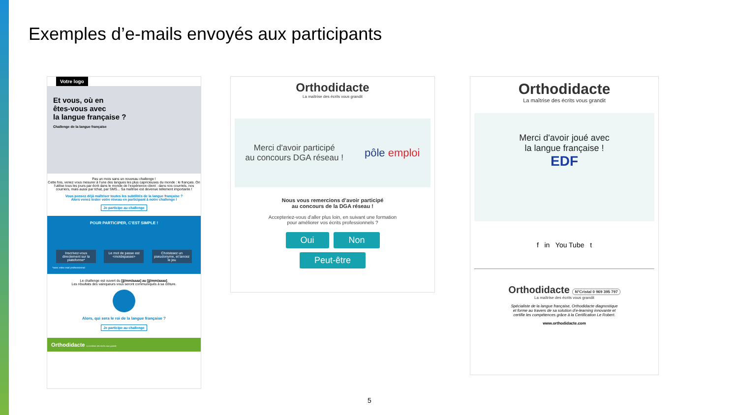Exemples d’e-mails envoyés aux participants
Votre logo
Et vous, où en
êtes-vous avec
la langue française ?
Challenge de la langue française
Pas un mois sans un nouveau challenge !
Cette fois, venez vous mesurer à l’une des langues les plus capricieuses du monde : le français. On l’utilise tous les jours par écrit dans le monde de l’expérience client : dans nos courriels, nos courriers, mais aussi par tchat, par SMS... Sa maîtrise est devenue tellement importante !
Vous pensez déjà maîtriser toutes les subtilités de la langue française ?
Alors venez tester votre niveau en participant à notre challenge !
Je participe au challenge
POUR PARTICIPER, C’EST SIMPLE !
Inscrivez-vous directement sur la plateforme*
Le mot de passe est <motdepasse>
Choisissez un pseudonyme, et lancez le jeu
*avec votre mail professionnel
Le challenge est ouvert du [jj/mm/aaaa] au [jj/mm/aaaa].
Les résultats des vainqueurs vous seront communiqués à sa clôture.
Alors, qui sera le roi de la langue française ?
Je participe au challenge
Orthodidacte La maîtrise des écrits vous grandit
Orthodidacte
La maîtrise des écrits vous grandit
Merci d'avoir participé
au concours DGA réseau ! pôle emploi
Nous vous remercions d’avoir participé
au concours de la DGA réseau !
Accepteriez-vous d'aller plus loin, en suivant une formation
pour améliorer vos écrits professionnels ?
Oui Non
Peut-être
Orthodidacte
La maîtrise des écrits vous grandit
Merci d'avoir joué avec
la langue française !
EDF
f in You Tube t
Orthodidacte N°Cristal 0 969 395 797
La maîtrise des écrits vous grandit
Spécialiste de la langue française, Orthodidacte diagnostique
et forme au travers de sa solution d’e-learning innovante et
certifie les compétences grâce à la Certification Le Robert.
www.orthodidacte.com
5